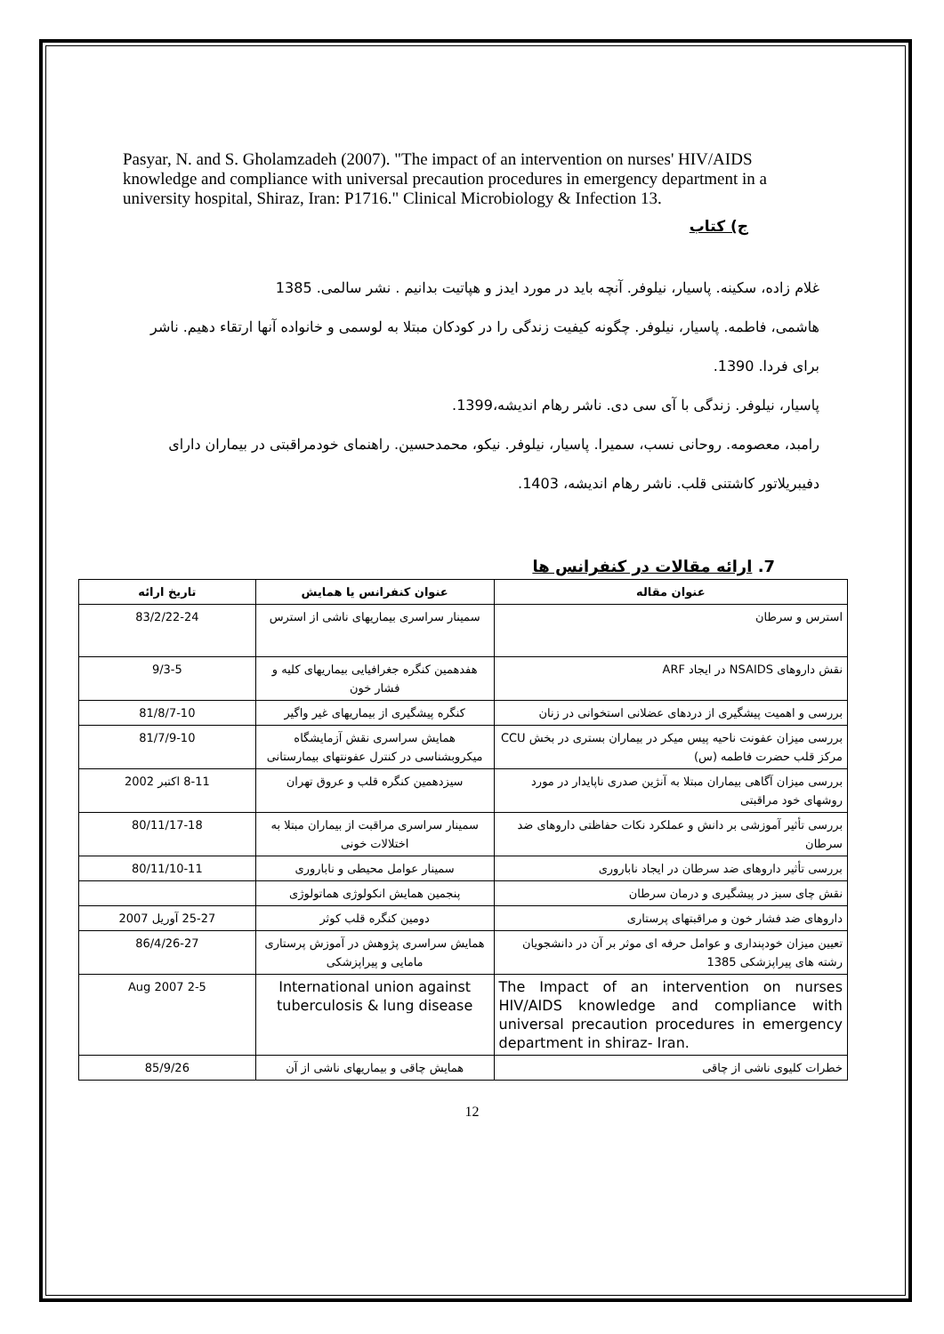Pasyar, N. and S. Gholamzadeh (2007). "The impact of an intervention on nurses' HIV/AIDS knowledge and compliance with universal precaution procedures in emergency department in a university hospital, Shiraz, Iran: P1716." Clinical Microbiology & Infection 13.
ج) کتاب
غلام زاده، سکینه. پاسیار، نیلوفر. آنچه باید در مورد ایدز و هپاتیت بدانیم . نشر سالمی. 1385
هاشمی، فاطمه. پاسیار، نیلوفر. چگونه کیفیت زندگی را در کودکان مبتلا به لوسمی و خانواده آنها ارتقاء دهیم. ناشر برای فردا. 1390.
پاسیار، نیلوفر. زندگی با آی سی دی. ناشر رهام اندیشه،1399.
رامبد، معصومه. روحانی نسب، سمیرا. پاسیار، نیلوفر. نیکو، محمدحسین. راهنمای خودمراقبتی در بیماران دارای دفیبریلاتور کاشتنی قلب. ناشر رهام اندیشه، 1403.
7. ارائه مقالات در کنفرانس ها
| عنوان مقاله | عنوان کنفرانس یا همایش | تاریخ ارائه |
| --- | --- | --- |
| استرس و سرطان | سمینار سراسری بیماریهای ناشی از استرس | 83/2/22-24 |
| نقش داروهای NSAIDS در ایجاد ARF | هفدهمین کنگره جغرافیایی بیماریهای کلیه و فشار خون | 9/3-5 |
| بررسی و اهمیت پیشگیری از دردهای عضلانی استخوانی در زنان | کنگره پیشگیری از بیماریهای غیر واگیر | 81/8/7-10 |
| بررسی میزان عفونت ناحیه پیس میکر در بیماران بستری در بخش CCU مرکز قلب حضرت فاطمه (س) | همایش سراسری نقش آزمایشگاه میکروبشناسی در کنترل عفونتهای بیمارستانی | 81/7/9-10 |
| بررسی میزان آگاهی بیماران مبتلا به آنژین صدری ناپایدار در مورد روشهای خود مراقبتی | سیزدهمین کنگره قلب و عروق تهران | 8-11 اکتبر 2002 |
| بررسی تأثیر آموزشی بر دانش و عملکرد نکات حفاظتی داروهای ضد سرطان | سمینار سراسری مراقبت از بیماران مبتلا به اختلالات خونی | 80/11/17-18 |
| بررسی تأثیر داروهای ضد سرطان در ایجاد ناباروری | سمینار عوامل محیطی و ناباروری | 80/11/10-11 |
| نقش چای سبز در پیشگیری و درمان سرطان | پنجمین همایش انکولوژی هماتولوژی | |
| داروهای ضد فشار خون و مراقبتهای پرستاری | دومین کنگره قلب کوثر | 25-27 آوریل 2007 |
| تعیین میزان خودپنداری و عوامل حرفه ای موثر بر آن در دانشجویان رشته های پیراپزشکی 1385 | همایش سراسری پژوهش در آموزش پرستاری مامایی و پیراپزشکی | 86/4/26-27 |
| The Impact of an intervention on nurses HIV/AIDS knowledge and compliance with universal precaution procedures in emergency department in shiraz- Iran. | International union against tuberculosis & lung disease | 2-5 Aug 2007 |
| خطرات کلیوی ناشی از چاقی | همایش چاقی و بیماریهای ناشی از آن | 85/9/26 |
12